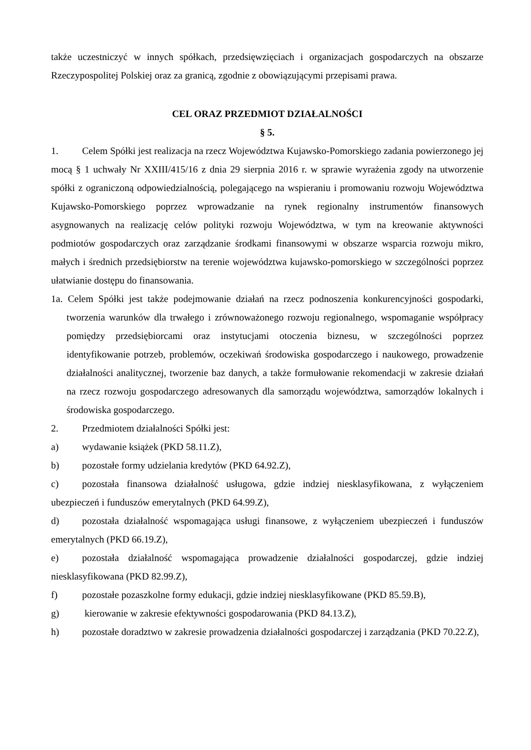także uczestniczyć w innych spółkach, przedsięwzięciach i organizacjach gospodarczych na obszarze Rzeczypospolitej Polskiej oraz za granicą, zgodnie z obowiązującymi przepisami prawa.
CEL ORAZ PRZEDMIOT DZIAŁALNOŚCI
§ 5.
1. Celem Spółki jest realizacja na rzecz Województwa Kujawsko-Pomorskiego zadania powierzonego jej mocą § 1 uchwały Nr XXIII/415/16 z dnia 29 sierpnia 2016 r. w sprawie wyrażenia zgody na utworzenie spółki z ograniczoną odpowiedzialnością, polegającego na wspieraniu i promowaniu rozwoju Województwa Kujawsko-Pomorskiego poprzez wprowadzanie na rynek regionalny instrumentów finansowych asygnowanych na realizację celów polityki rozwoju Województwa, w tym na kreowanie aktywności podmiotów gospodarczych oraz zarządzanie środkami finansowymi w obszarze wsparcia rozwoju mikro, małych i średnich przedsiębiorstw na terenie województwa kujawsko-pomorskiego w szczególności poprzez ułatwianie dostępu do finansowania.
1a. Celem Spółki jest także podejmowanie działań na rzecz podnoszenia konkurencyjności gospodarki, tworzenia warunków dla trwałego i zrównoważonego rozwoju regionalnego, wspomaganie współpracy pomiędzy przedsiębiorcami oraz instytucjami otoczenia biznesu, w szczególności poprzez identyfikowanie potrzeb, problemów, oczekiwań środowiska gospodarczego i naukowego, prowadzenie działalności analitycznej, tworzenie baz danych, a także formułowanie rekomendacji w zakresie działań na rzecz rozwoju gospodarczego adresowanych dla samorządu województwa, samorządów lokalnych i środowiska gospodarczego.
2. Przedmiotem działalności Spółki jest:
a) wydawanie książek (PKD 58.11.Z),
b) pozostałe formy udzielania kredytów (PKD 64.92.Z),
c) pozostała finansowa działalność usługowa, gdzie indziej niesklasyfikowana, z wyłączeniem ubezpieczeń i funduszów emerytalnych (PKD 64.99.Z),
d) pozostała działalność wspomagająca usługi finansowe, z wyłączeniem ubezpieczeń i funduszów emerytalnych (PKD 66.19.Z),
e) pozostała działalność wspomagająca prowadzenie działalności gospodarczej, gdzie indziej niesklasyfikowana (PKD 82.99.Z),
f) pozostałe pozaszkolne formy edukacji, gdzie indziej niesklasyfikowane (PKD 85.59.B),
g) kierowanie w zakresie efektywności gospodarowania (PKD 84.13.Z),
h) pozostałe doradztwo w zakresie prowadzenia działalności gospodarczej i zarządzania (PKD 70.22.Z),